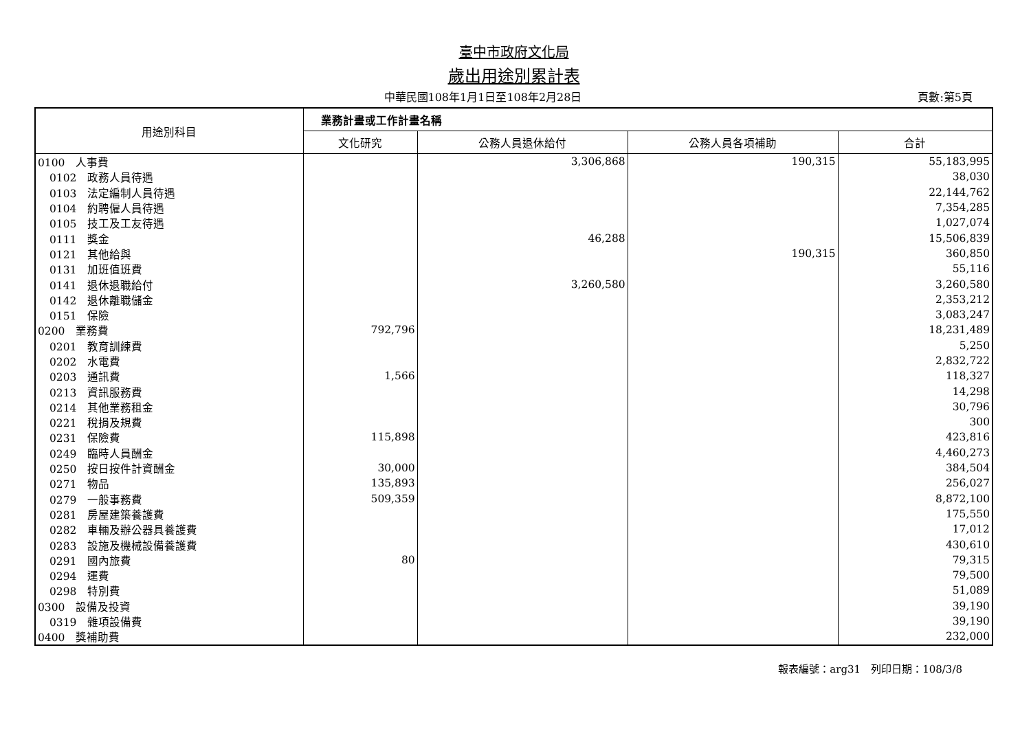臺中市政府文化局
歲出用途別累計表
中華民國108年1月1日至108年2月28日 頁數:第5頁
| 用途別科目 | 業務計畫或工作計畫名稱 | | | |
| --- | --- | --- | --- | --- |
| | 文化研究 | 公務人員退休給付 | 公務人員各項補助 | 合計 |
| 0100 人事費 | | 3,306,868 | 190,315 | 55,183,995 |
| 0102 政務人員待遇 | | | | 38,030 |
| 0103 法定編制人員待遇 | | | | 22,144,762 |
| 0104 約聘僱人員待遇 | | | | 7,354,285 |
| 0105 技工及工友待遇 | | | | 1,027,074 |
| 0111 獎金 | | 46,288 | | 15,506,839 |
| 0121 其他給與 | | | 190,315 | 360,850 |
| 0131 加班值班費 | | | | 55,116 |
| 0141 退休退職給付 | | 3,260,580 | | 3,260,580 |
| 0142 退休離職儲金 | | | | 2,353,212 |
| 0151 保險 | | | | 3,083,247 |
| 0200 業務費 | 792,796 | | | 18,231,489 |
| 0201 教育訓練費 | | | | 5,250 |
| 0202 水電費 | | | | 2,832,722 |
| 0203 通訊費 | 1,566 | | | 118,327 |
| 0213 資訊服務費 | | | | 14,298 |
| 0214 其他業務租金 | | | | 30,796 |
| 0221 稅捐及規費 | | | | 300 |
| 0231 保險費 | 115,898 | | | 423,816 |
| 0249 臨時人員酬金 | | | | 4,460,273 |
| 0250 按日按件計資酬金 | 30,000 | | | 384,504 |
| 0271 物品 | 135,893 | | | 256,027 |
| 0279 一般事務費 | 509,359 | | | 8,872,100 |
| 0281 房屋建築養護費 | | | | 175,550 |
| 0282 車輛及辦公器具養護費 | | | | 17,012 |
| 0283 設施及機械設備養護費 | | | | 430,610 |
| 0291 國內旅費 | 80 | | | 79,315 |
| 0294 運費 | | | | 79,500 |
| 0298 特別費 | | | | 51,089 |
| 0300 設備及投資 | | | | 39,190 |
| 0319 雜項設備費 | | | | 39,190 |
| 0400 獎補助費 | | | | 232,000 |
報表編號：arg31　列印日期：108/3/8